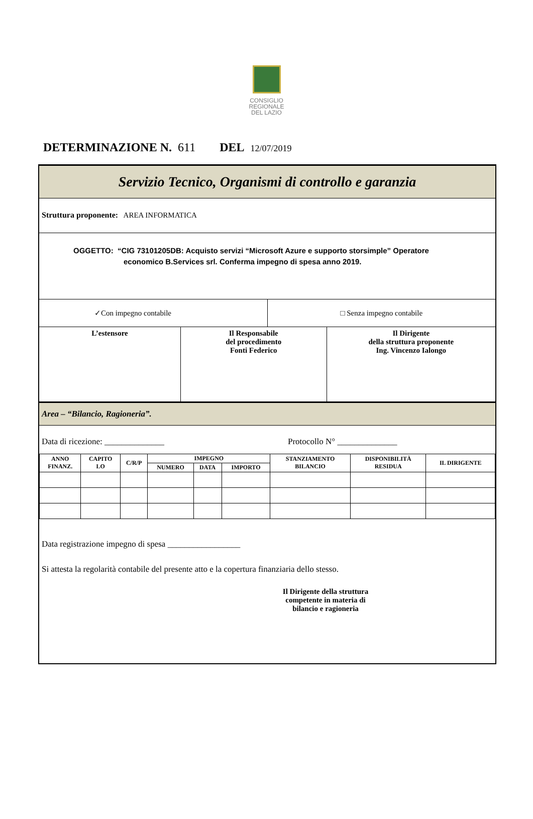CONSIGLIO
REGIONALE
DEL LAZIO
DETERMINAZIONE N. 611 DEL 12/07/2019
Servizio Tecnico, Organismi di controllo e garanzia
Struttura proponente: AREA INFORMATICA
OGGETTO: “CIG 73101205DB: Acquisto servizi “Microsoft Azure e supporto storsimple” Operatore
economico B.Services srl. Conferma impegno di spesa anno 2019.
| ✓Con impegno contabile | □ Senza impegno contabile |
| L’estensore | Il Responsabile del procedimento Fonti Federico | Il Dirigente della struttura proponente Ing. Vincenzo Ialongo |
Area – “Bilancio, Ragioneria”.
Data di ricezione: ______________ Protocollo N° ______________
| ANNO FINANZ. | CAPITO LO | C/R/P | IMPEGNO | | | STANZIAMENTO BILANCIO | DISPONIBILITÀ RESIDUA | IL DIRIGENTE |
| --- | --- | --- | --- | --- | --- | --- | --- | --- |
| | | | NUMERO | DATA | IMPORTO | | | |
Data registrazione impegno di spesa _________________
Si attesta la regolarità contabile del presente atto e la copertura finanziaria dello stesso.
Il Dirigente della struttura competente in materia di bilancio e ragioneria